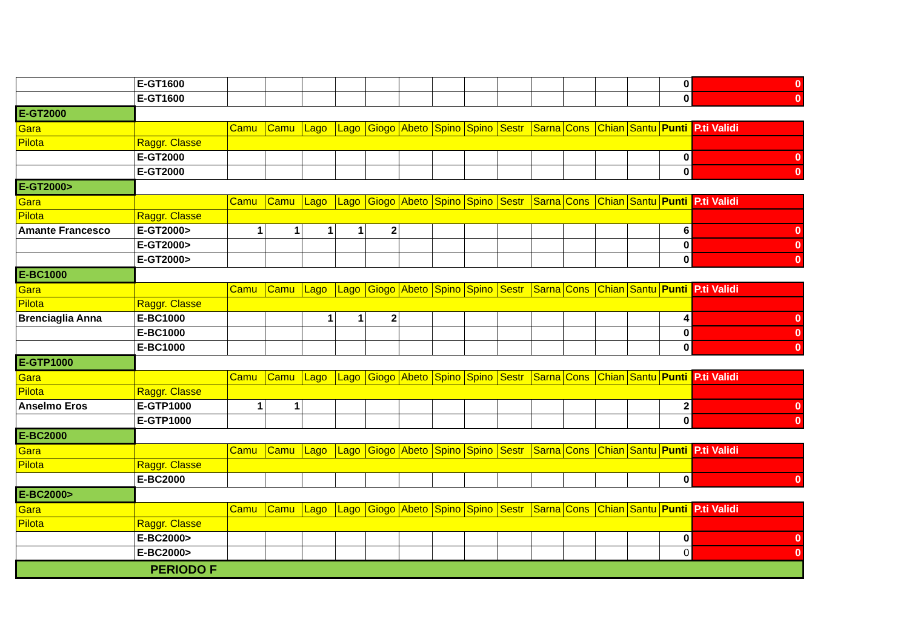| | E-GT1600 | | | | | | | | | | | | | | 0 | 0 |
| | E-GT1600 | | | | | | | | | | | | | | 0 | 0 |
| E-GT2000 | | | | | | | | | | | | | | | | |
| Gara | | Camu | Camu | Lago | Lago | Giogo | Abeto | Spino | Spino | Sestr | Sarna | Cons | Chian | Santu | Punti | P.ti Validi |
| Pilota | Raggr. Classe | | | | | | | | | | | | | | | |
| | E-GT2000 | | | | | | | | | | | | | | 0 | 0 |
| | E-GT2000 | | | | | | | | | | | | | | 0 | 0 |
| E-GT2000> | | | | | | | | | | | | | | | | |
| Gara | | Camu | Camu | Lago | Lago | Giogo | Abeto | Spino | Spino | Sestr | Sarna | Cons | Chian | Santu | Punti | P.ti Validi |
| Pilota | Raggr. Classe | | | | | | | | | | | | | | | |
| Amante Francesco | E-GT2000> | 1 | 1 | 1 | 1 | 2 | | | | | | | | | 6 | 0 |
| | E-GT2000> | | | | | | | | | | | | | | 0 | 0 |
| | E-GT2000> | | | | | | | | | | | | | | 0 | 0 |
| E-BC1000 | | | | | | | | | | | | | | | | |
| Gara | | Camu | Camu | Lago | Lago | Giogo | Abeto | Spino | Spino | Sestr | Sarna | Cons | Chian | Santu | Punti | P.ti Validi |
| Pilota | Raggr. Classe | | | | | | | | | | | | | | | |
| Brenciaglia Anna | E-BC1000 | | | 1 | 1 | 2 | | | | | | | | | 4 | 0 |
| | E-BC1000 | | | | | | | | | | | | | | 0 | 0 |
| | E-BC1000 | | | | | | | | | | | | | | 0 | 0 |
| E-GTP1000 | | | | | | | | | | | | | | | | |
| Gara | | Camu | Camu | Lago | Lago | Giogo | Abeto | Spino | Spino | Sestr | Sarna | Cons | Chian | Santu | Punti | P.ti Validi |
| Pilota | Raggr. Classe | | | | | | | | | | | | | | | |
| Anselmo Eros | E-GTP1000 | 1 | 1 | | | | | | | | | | | | 2 | 0 |
| | E-GTP1000 | | | | | | | | | | | | | | 0 | 0 |
| E-BC2000 | | | | | | | | | | | | | | | | |
| Gara | | Camu | Camu | Lago | Lago | Giogo | Abeto | Spino | Spino | Sestr | Sarna | Cons | Chian | Santu | Punti | P.ti Validi |
| Pilota | Raggr. Classe | | | | | | | | | | | | | | | |
| | E-BC2000 | | | | | | | | | | | | | | 0 | 0 |
| E-BC2000> | | | | | | | | | | | | | | | | |
| Gara | | Camu | Camu | Lago | Lago | Giogo | Abeto | Spino | Spino | Sestr | Sarna | Cons | Chian | Santu | Punti | P.ti Validi |
| Pilota | Raggr. Classe | | | | | | | | | | | | | | | |
| | E-BC2000> | | | | | | | | | | | | | | 0 | 0 |
| | E-BC2000> | | | | | | | | | | | | | | 0 | 0 |
| PERIODO F | | | | | | | | | | | | | | | | |